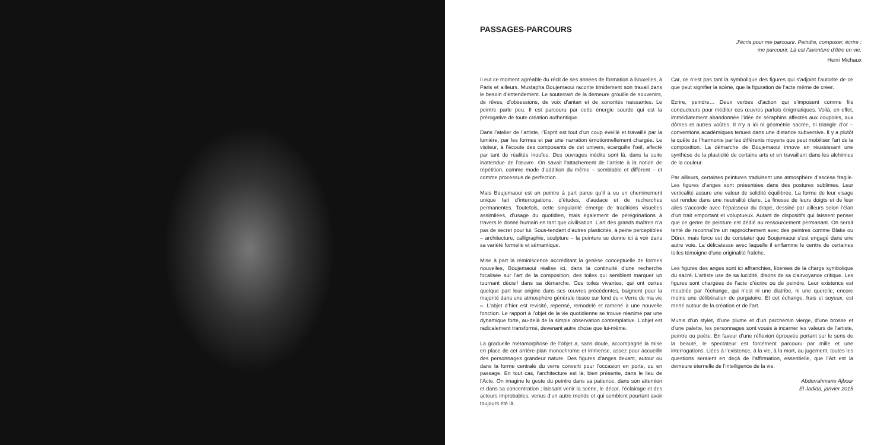PASSAGES-PARCOURS
J’écris pour me parcourir. Peindre, composer, écrire :
me parcourir. Là est l’aventure d’être en vie.
Henri Michaux
Il eut ce moment agréable du récit de ses années de formation à Bruxelles, à Paris et ailleurs. Mustapha Boujemaoui raconte timidement son travail dans le besoin d’entendement. Le souterrain de la demeure grouille de souvenirs, de rêves, d’obsessions, de voix d’antan et de sonorités naissantes. Le peintre parle peu. Il est parcouru par cette énergie sourde qui est la prérogative de toute création authentique.
Dans l’atelier de l’artiste, l’Esprit est tout d’un coup éveillé et travaillé par la lumière, par les formes et par une narration émotionnellement chargée. Le visiteur, à l’écoute des composants de cet univers, écarquille l’œil, affecté par tant de réalités inouïes. Des ouvrages inédits sont là, dans la suite inattendue de l’œuvre. On savait l’attachement de l’artiste à la notion de répétition, comme mode d’addition du même – semblable et différent – et comme processus de perfection.
Mais Boujemaoui est un peintre à part parce qu’il a eu un cheminement unique fait d’interrogations, d’études, d’audace et de recherches permanentes. Toutefois, cette singularité émerge de traditions visuelles assimilées, d’usage du quotidien, mais également de pérégrinations à travers le donné humain en tant que civilisation. L’art des grands maîtres n’a pas de secret pour lui. Sous-tendant d’autres plasticités, à peine perceptibles – architecture, calligraphie, sculpture – la peinture se donne ici à voir dans sa variété formelle et sémantique.
Mise à part la réminiscence accréditant la genèse conceptuelle de formes nouvelles, Boujemaoui réalise ici, dans la continuité d’une recherche focalisée sur l’art de la composition, des toiles qui semblent marquer un tournant décisif dans sa démarche. Ces toiles vivantes, qui ont certes quelque part leur origine dans ses œuvres précédentes, baignent pour la majorité dans une atmosphère générale tissée sur fond du « Verre de ma vie ». L’objet d’hier est revisité, repensé, remodelé et ramené à une nouvelle fonction. Le rapport à l’objet de la vie quotidienne se trouve réanimé par une dynamique forte, au-delà de la simple observation contemplative. L’objet est radicalement transformé, devenant autre chose que lui-même.
La graduelle métamorphose de l’objet a, sans doute, accompagné la mise en place de cet arrière-plan monochrome et immense, assez pour accueillir des personnages grandeur nature. Des figures d’anges devant, autour ou dans la forme centrale du verre converti pour l’occasion en porte, ou en passage. En tout cas, l’architecture est là, bien présente, dans le lieu de l’Acte. On imagine le geste du peintre dans sa patience, dans son attention et dans sa concentration ; laissant venir la scène, le décor, l’éclairage et des acteurs improbables, venus d’un autre monde et qui semblent pourtant avoir toujours été là.
Car, ce n’est pas tant la symbolique des figures qui s’adjoint l’autorité de ce que peut signifier la scène, que la figuration de l’acte même de créer.
Ecrire, peindre… Deux verbes d’action qui s’imposent comme fils conducteurs pour méditer ces œuvres parfois énigmatiques. Voilà, en effet, immédiatement abandonnée l’idée de séraphins affectés aux coupoles, aux dômes et autres voûtes. Il n’y a ici ni géométrie sacrée, ni triangle d’or – conventions académiques tenues dans une distance subversive. Il y a plutôt la quête de l’harmonie par les différents moyens que peut mobiliser l’art de la composition. La démarche de Boujemaoui innove en réussissant une synthèse de la plasticité de certains arts et en travaillant dans les alchimies de la couleur.
Par ailleurs, certaines peintures traduisent une atmosphère d’ascèse fragile. Les figures d’anges sont présentées dans des postures sublimes. Leur verticalité assure une valeur de solidité équilibrée. La forme de leur visage est rendue dans une neutralité claire. La finesse de leurs doigts et de leur ailes s’accorde avec l’épaisseur du drapé, dessiné par ailleurs selon l’élan d’un trait emportant et voluptueux. Autant de dispositifs qui laissent penser que ce genre de peinture est dédié au ressourcement permanant. On serait tenté de reconnaître un rapprochement avec des peintres comme Blake ou Dürer, mais force est de constater que Boujemaoui s’est engagé dans une autre voie. La délicatesse avec laquelle il enflamme le centre de certaines toiles témoigne d’une originalité fraîche.
Les figures des anges sont ici affranchies, libérées de la charge symbolique du sacré. L’artiste use de sa lucidité, disons de sa clairvoyance critique. Les figures sont chargées de l’acte d’écrire ou de peindre. Leur existence est meublée par l’échange, qui n’est ni une diatribe, ni une querelle, encore moins une délibération de purgatoire. Et cet échange, frais et soyeux, est mené autour de la création et de l’art.
Munis d’un stylet, d’une plume et d’un parchemin vierge, d’une brosse et d’une palette, les personnages sont voués à incarner les valeurs de l’artiste, peintre ou poète. En faveur d’une réflexion éprouvée portant sur le sens de la beauté, le spectateur est forcément parcouru par mille et une interrogations. Liées à l’existence, à la vie, à la mort, au jugement, toutes les questions seraient en deçà de l’affirmation, essentielle, que l’Art est la demeure éternelle de l’intelligence de la vie.
Abderrahmane Ajbour
El Jadida, janvier 2015